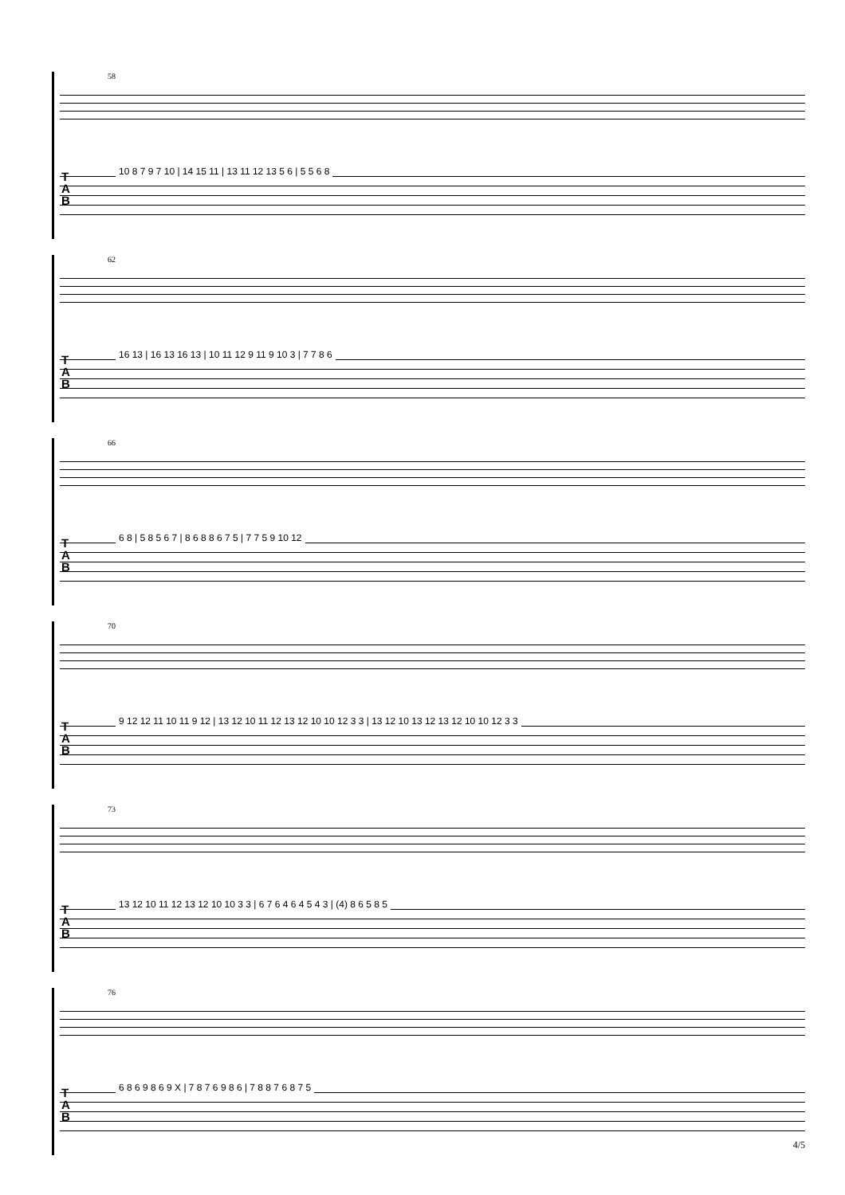58
T
A
B
10 8 7 9 7 10 | 14 15 11 | 13 11 12 13 5 6 | 5 5 6 8
62
T
A
B
16 13 | 16 13 16 13 | 10 11 12 9 11 9 10 3 | 7 7 8 6
66
T
A
B
6 8 | 5 8 5 6 7 | 8 6 8 8 6 7 5 | 7 7 5 9 10 12
70
T
A
B
9 12 12 11 10 11 9 12 | 13 12 10 11 12 13 12 10 10 12 3 3 | 13 12 10 13 12 13 12 10 10 12 3 3
73
T
A
B
13 12 10 11 12 13 12 10 10 3 3 | 6 7 6 4 6 4 5 4 3 | (4) 8 6 5 8 5
76
T
A
B
6 8 6 9 8 6 9 X | 7 8 7 6 9 8 6 | 7 8 8 7 6 8 7 5
4/5